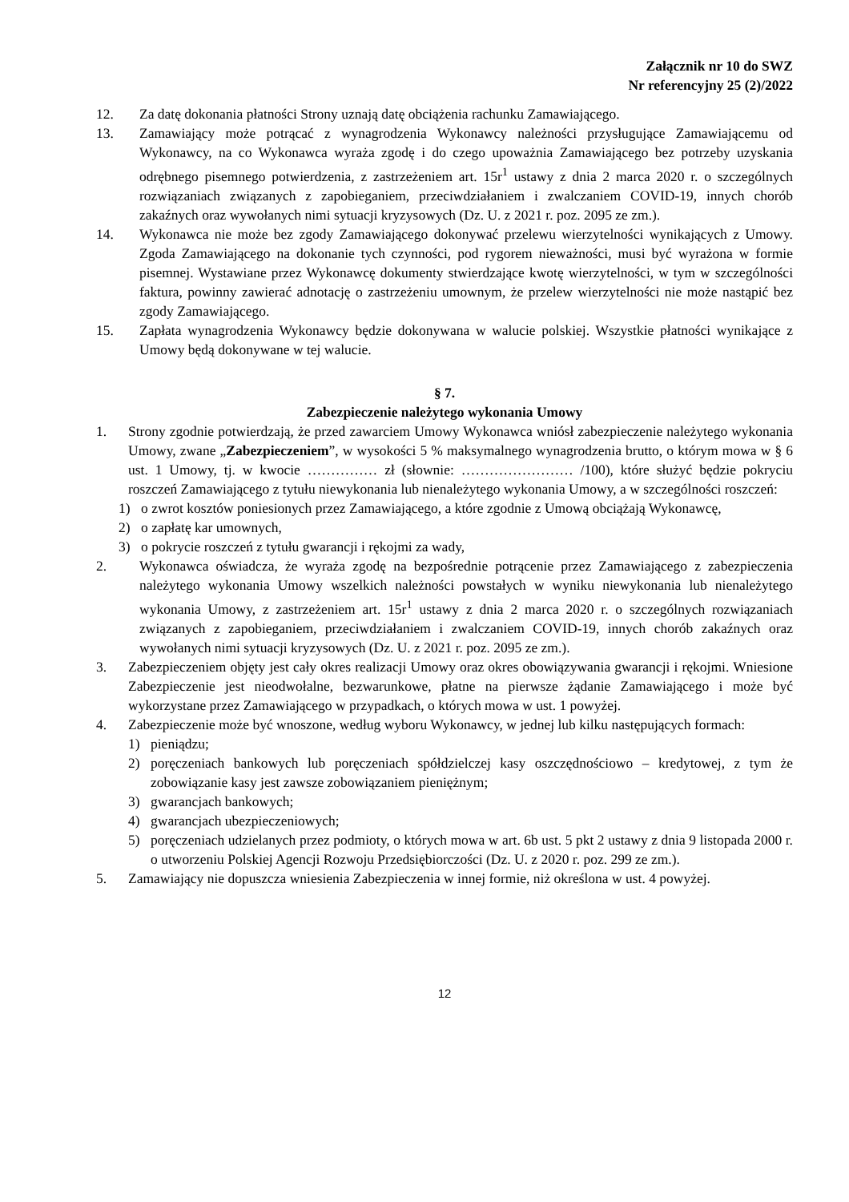Załącznik nr 10 do SWZ
Nr referencyjny 25 (2)/2022
12. Za datę dokonania płatności Strony uznają datę obciążenia rachunku Zamawiającego.
13. Zamawiający może potrącać z wynagrodzenia Wykonawcy należności przysługujące Zamawiającemu od Wykonawcy, na co Wykonawca wyraża zgodę i do czego upoważnia Zamawiającego bez potrzeby uzyskania odrębnego pisemnego potwierdzenia, z zastrzeżeniem art. 15r<sup>1</sup> ustawy z dnia 2 marca 2020 r. o szczególnych rozwiązaniach związanych z zapobieganiem, przeciwdziałaniem i zwalczaniem COVID-19, innych chorób zakaźnych oraz wywołanych nimi sytuacji kryzysowych (Dz. U. z 2021 r. poz. 2095 ze zm.).
14. Wykonawca nie może bez zgody Zamawiającego dokonywać przelewu wierzytelności wynikających z Umowy. Zgoda Zamawiającego na dokonanie tych czynności, pod rygorem nieważności, musi być wyrażona w formie pisemnej. Wystawiane przez Wykonawcę dokumenty stwierdzające kwotę wierzytelności, w tym w szczególności faktura, powinny zawierać adnotację o zastrzeżeniu umownym, że przelew wierzytelności nie może nastąpić bez zgody Zamawiającego.
15. Zapłata wynagrodzenia Wykonawcy będzie dokonywana w walucie polskiej. Wszystkie płatności wynikające z Umowy będą dokonywane w tej walucie.
§ 7.
Zabezpieczenie należytego wykonania Umowy
1. Strony zgodnie potwierdzają, że przed zawarciem Umowy Wykonawca wniósł zabezpieczenie należytego wykonania Umowy, zwane „Zabezpieczeniem”, w wysokości 5 % maksymalnego wynagrodzenia brutto, o którym mowa w § 6 ust. 1 Umowy, tj. w kwocie …………… zł (słownie: …………………… /100), które służyć będzie pokryciu roszczeń Zamawiającego z tytułu niewykonania lub nienależytego wykonania Umowy, a w szczególności roszczeń:
1) o zwrot kosztów poniesionych przez Zamawiającego, a które zgodnie z Umową obciążają Wykonawcę,
2) o zapłatę kar umownych,
3) o pokrycie roszczeń z tytułu gwarancji i rękojmi za wady,
2. Wykonawca oświadcza, że wyraża zgodę na bezpośrednie potrącenie przez Zamawiającego z zabezpieczenia należytego wykonania Umowy wszelkich należności powstałych w wyniku niewykonania lub nienależytego wykonania Umowy, z zastrzeżeniem art. 15r<sup>1</sup> ustawy z dnia 2 marca 2020 r. o szczególnych rozwiązaniach związanych z zapobieganiem, przeciwdziałaniem i zwalczaniem COVID-19, innych chorób zakaźnych oraz wywołanych nimi sytuacji kryzysowych (Dz. U. z 2021 r. poz. 2095 ze zm.).
3. Zabezpieczeniem objęty jest cały okres realizacji Umowy oraz okres obowiązywania gwarancji i rękojmi. Wniesione Zabezpieczenie jest nieodwołalne, bezwarunkowe, płatne na pierwsze żądanie Zamawiającego i może być wykorzystane przez Zamawiającego w przypadkach, o których mowa w ust. 1 powyżej.
4. Zabezpieczenie może być wnoszone, według wyboru Wykonawcy, w jednej lub kilku następujących formach:
1) pieniądzu;
2) poręczeniach bankowych lub poręczeniach spółdzielczej kasy oszczędnościowo – kredytowej, z tym że zobowiązanie kasy jest zawsze zobowiązaniem pieniężnym;
3) gwarancjach bankowych;
4) gwarancjach ubezpieczeniowych;
5) poręczeniach udzielanych przez podmioty, o których mowa w art. 6b ust. 5 pkt 2 ustawy z dnia 9 listopada 2000 r. o utworzeniu Polskiej Agencji Rozwoju Przedsiębiorczości (Dz. U. z 2020 r. poz. 299 ze zm.).
5. Zamawiający nie dopuszcza wniesienia Zabezpieczenia w innej formie, niż określona w ust. 4 powyżej.
12